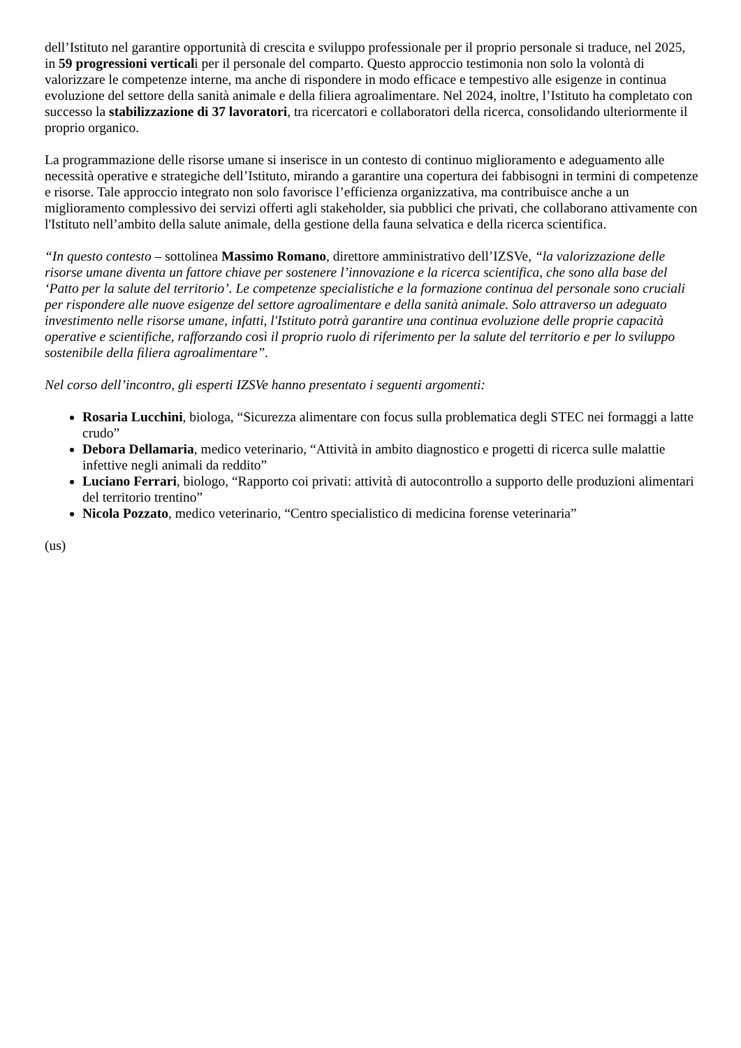dell’Istituto nel garantire opportunità di crescita e sviluppo professionale per il proprio personale si traduce, nel 2025, in 59 progressioni verticali per il personale del comparto. Questo approccio testimonia non solo la volontà di valorizzare le competenze interne, ma anche di rispondere in modo efficace e tempestivo alle esigenze in continua evoluzione del settore della sanità animale e della filiera agroalimentare. Nel 2024, inoltre, l’Istituto ha completato con successo la stabilizzazione di 37 lavoratori, tra ricercatori e collaboratori della ricerca, consolidando ulteriormente il proprio organico.
La programmazione delle risorse umane si inserisce in un contesto di continuo miglioramento e adeguamento alle necessità operative e strategiche dell’Istituto, mirando a garantire una copertura dei fabbisogni in termini di competenze e risorse. Tale approccio integrato non solo favorisce l’efficienza organizzativa, ma contribuisce anche a un miglioramento complessivo dei servizi offerti agli stakeholder, sia pubblici che privati, che collaborano attivamente con l'Istituto nell’ambito della salute animale, della gestione della fauna selvatica e della ricerca scientifica.
“In questo contesto – sottolinea Massimo Romano, direttore amministrativo dell’IZSVe, “la valorizzazione delle risorse umane diventa un fattore chiave per sostenere l’innovazione e la ricerca scientifica, che sono alla base del ‘Patto per la salute del territorio’. Le competenze specialistiche e la formazione continua del personale sono cruciali per rispondere alle nuove esigenze del settore agroalimentare e della sanità animale. Solo attraverso un adeguato investimento nelle risorse umane, infatti, l'Istituto potrà garantire una continua evoluzione delle proprie capacità operative e scientifiche, rafforzando così il proprio ruolo di riferimento per la salute del territorio e per lo sviluppo sostenibile della filiera agroalimentare”.
Nel corso dell’incontro, gli esperti IZSVe hanno presentato i seguenti argomenti:
Rosaria Lucchini, biologa, “Sicurezza alimentare con focus sulla problematica degli STEC nei formaggi a latte crudo”
Debora Dellamaria, medico veterinario, “Attività in ambito diagnostico e progetti di ricerca sulle malattie infettive negli animali da reddito”
Luciano Ferrari, biologo, “Rapporto coi privati: attività di autocontrollo a supporto delle produzioni alimentari del territorio trentino”
Nicola Pozzato, medico veterinario, “Centro specialistico di medicina forense veterinaria”
(us)